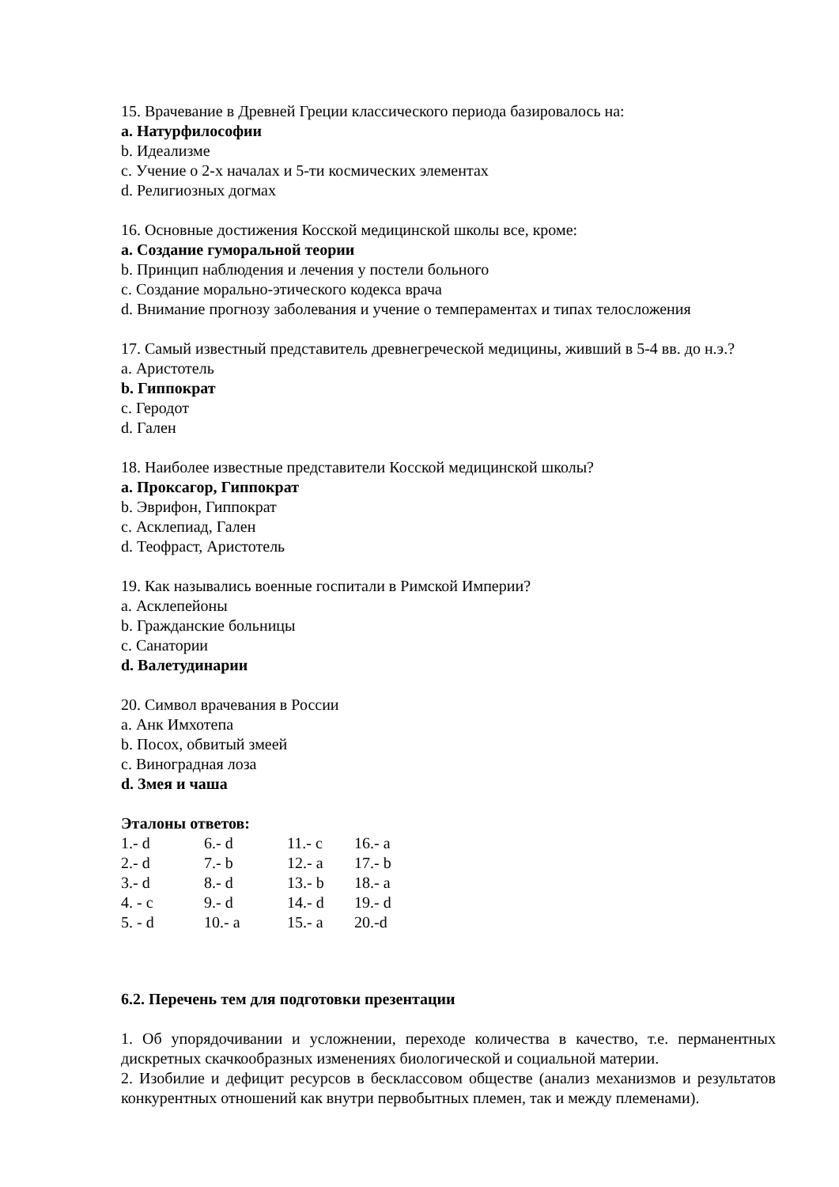15. Врачевание в Древней Греции классического периода базировалось на:
a. Натурфилософии
b. Идеализме
c. Учение о 2-х началах и 5-ти космических элементах
d. Религиозных догмах
16. Основные достижения Косской медицинской школы все, кроме:
a. Создание гуморальной теории
b. Принцип наблюдения и лечения у постели больного
c. Создание морально-этического кодекса врача
d. Внимание прогнозу заболевания и учение о темпераментах и типах телосложения
17. Самый известный представитель древнегреческой медицины, живший в 5-4 вв. до н.э.?
a. Аристотель
b. Гиппократ
c. Геродот
d. Гален
18. Наиболее известные представители Косской медицинской школы?
a. Проксагор, Гиппократ
b. Эврифон, Гиппократ
c. Асклепиад, Гален
d. Теофраст, Аристотель
19. Как назывались военные госпитали в Римской Империи?
a. Асклепейоны
b. Гражданские больницы
c. Санатории
d. Валетудинарии
20. Символ врачевания в России
a. Анк Имхотепа
b. Посох, обвитый змеей
c. Виноградная лоза
d. Змея и чаша
Эталоны ответов:
| 1.- d | 6.- d | 11.- c | 16.- a |
| 2.- d | 7.- b | 12.- a | 17.- b |
| 3.- d | 8.- d | 13.- b | 18.- a |
| 4. - c | 9.- d | 14.- d | 19.- d |
| 5. - d | 10.- a | 15.- a | 20.-d |
6.2. Перечень тем для подготовки презентации
1. Об упорядочивании и усложнении, переходе количества в качество, т.е. перманентных дискретных скачкообразных изменениях биологической и социальной материи.
2. Изобилие и дефицит ресурсов в бесклассовом обществе (анализ механизмов и результатов конкурентных отношений как внутри первобытных племен, так и между племенами).